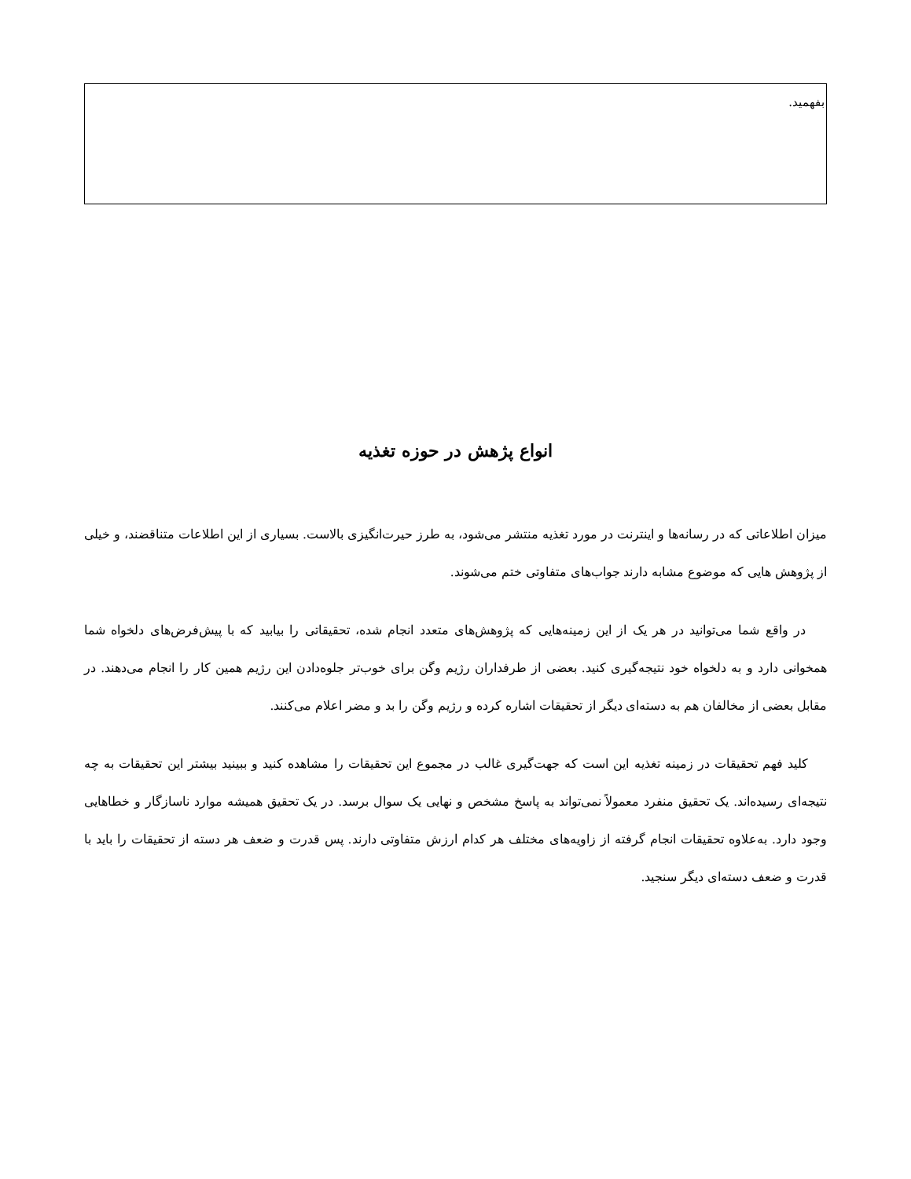بفهمید.
انواع پژهش در حوزه تغذیه
میزان اطلاعاتی که در رسانه‌ها و اینترنت در مورد تغذیه منتشر می‌شود، به طرز حیرت‌انگیزی بالاست. بسیاری از این اطلاعات متناقضند، و خیلی از پژوهش هایی که موضوع مشابه دارند جواب‌های متفاوتی ختم می‌شوند.
در واقع شما می‌توانید در هر یک از این زمینه‌هایی که پژوهش‌های متعدد انجام شده، تحقیقاتی را بیابید که با پیش‌فرض‌های دلخواه شما همخوانی دارد و به دلخواه خود نتیجه‌گیری کنید. بعضی از طرفداران رژیم وگن برای خوب‌تر جلوه‌دادن این رژیم همین کار را انجام می‌دهند. در مقابل بعضی از مخالفان هم به دسته‌ای دیگر از تحقیقات اشاره کرده و رژیم وگن را بد و مضر اعلام می‌کنند.
کلید فهم تحقیقات در زمینه تغذیه این است که جهت‌گیری غالب در مجموع این تحقیقات را مشاهده کنید و ببینید بیشتر این تحقیقات به چه نتیجه‌ای رسیده‌اند. یک تحقیق منفرد معمولاً نمی‌تواند به پاسخ مشخص و نهایی یک سوال برسد. در یک تحقیق همیشه موارد ناسازگار و خطاهایی وجود دارد. به‌علاوه تحقیقات انجام گرفته از زاویه‌های مختلف هر کدام ارزش متفاوتی دارند. پس قدرت و ضعف هر دسته از تحقیقات را باید با قدرت و ضعف دسته‌ای دیگر سنجید.